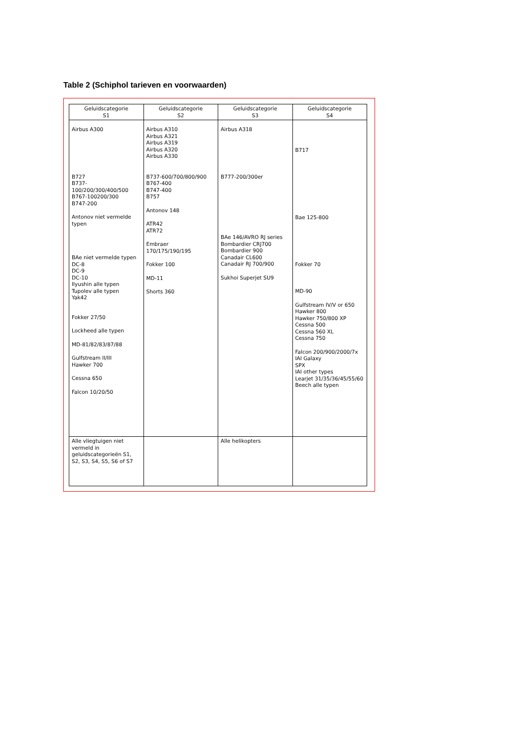Table 2 (Schiphol tarieven en voorwaarden)
| Geluidscategorie S1 | Geluidscategorie S2 | Geluidscategorie S3 | Geluidscategorie S4 |
| --- | --- | --- | --- |
| Airbus A300 B727 B737-100/200/300/400/500 B767-100200/300 B747-200 Antonov niet vermelde typen BAe niet vermelde typen DC-8 DC-9 DC-10 Ilyushin alle typen Tupolev alle typen Yak42 Fokker 27/50 Lockheed alle typen MD-81/82/83/87/88 Gulfstream II/III Hawker 700 Cessna 650 Falcon 10/20/50 | Airbus A310 Airbus A321 Airbus A319 Airbus A320 Airbus A330 B737-600/700/800/900 B767-400 B747-400 B757 Antonov 148 ATR42 ATR72 Embraer 170/175/190/195 Fokker 100 MD-11 Shorts 360 | Airbus A318 B777-200/300er BAe 146/AVRO RJ series Bombardier CRJ700 Bombardier 900 Canadair CL600 Canadair RJ 700/900 Sukhoi Superjet SU9 | B717 Bae 125-800 Fokker 70 MD-90 Gulfstream IV/V or 650 Hawker 800 Hawker 750/800 XP Cessna 500 Cessna 560 XL Cessna 750 Falcon 200/900/2000/7x IAI Galaxy SPX IAI other types Learjet 31/35/36/45/55/60 Beech alle typen |
| Alle vliegtuigen niet vermeld in geluidscategorieën S1, S2, S3, S4, S5, S6 of S7 | | Alle helikopters | |